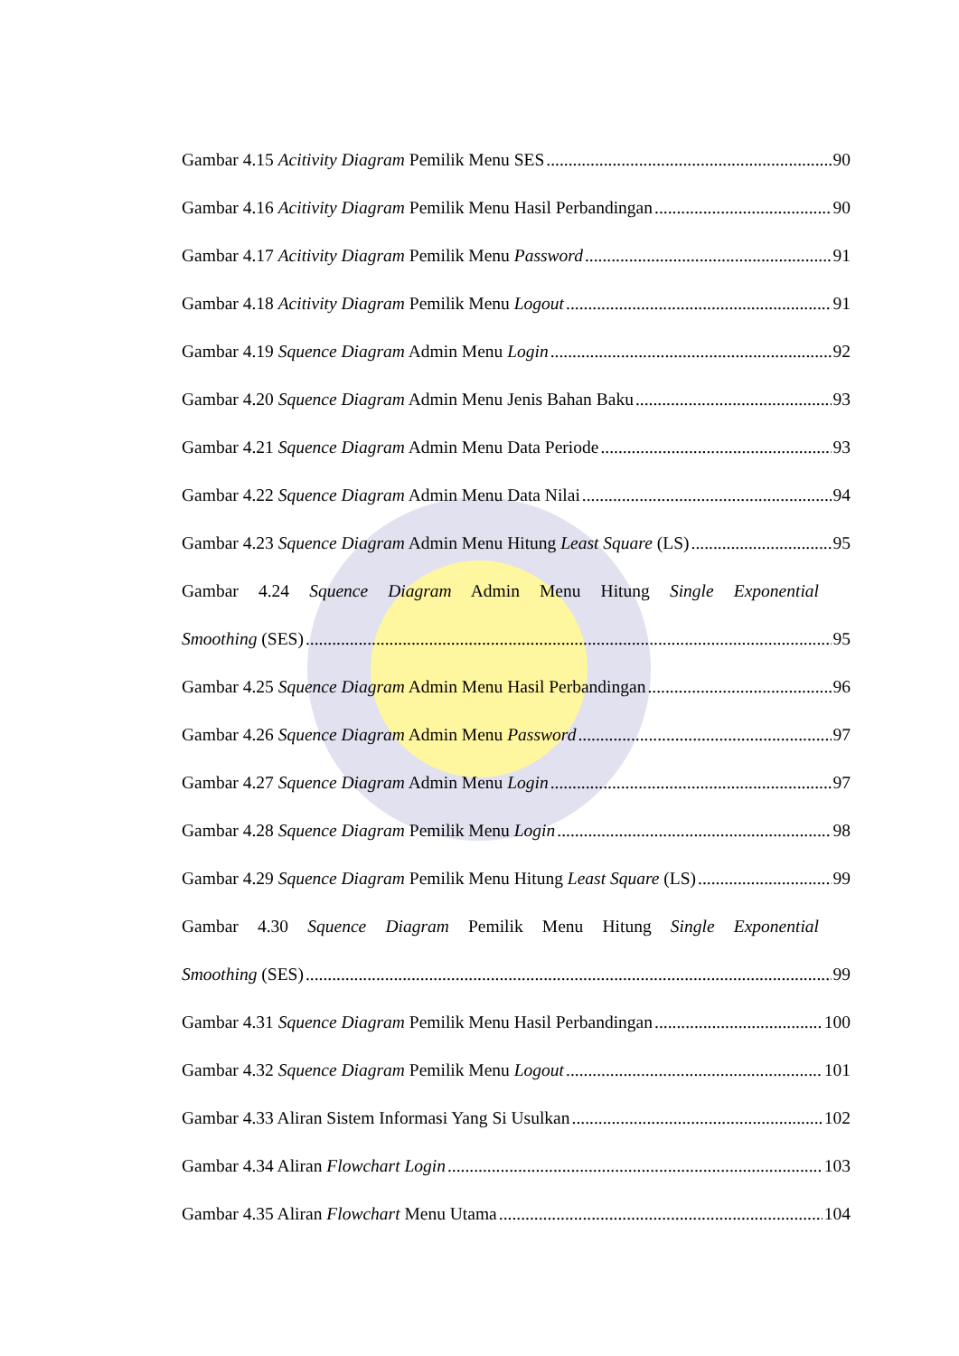Gambar 4.15 Acitivity Diagram Pemilik Menu SES 90
Gambar 4.16 Acitivity Diagram Pemilik Menu Hasil Perbandingan 90
Gambar 4.17 Acitivity Diagram Pemilik Menu Password 91
Gambar 4.18 Acitivity Diagram Pemilik Menu Logout 91
Gambar 4.19 Squence Diagram Admin Menu Login 92
Gambar 4.20 Squence Diagram Admin Menu Jenis Bahan Baku 93
Gambar 4.21 Squence Diagram Admin Menu Data Periode 93
Gambar 4.22 Squence Diagram Admin Menu Data Nilai 94
Gambar 4.23 Squence Diagram Admin Menu Hitung Least Square (LS) 95
Gambar 4.24 Squence Diagram Admin Menu Hitung Single Exponential
Smoothing (SES) 95
Gambar 4.25 Squence Diagram Admin Menu Hasil Perbandingan 96
Gambar 4.26 Squence Diagram Admin Menu Password 97
Gambar 4.27 Squence Diagram Admin Menu Login 97
Gambar 4.28 Squence Diagram Pemilik Menu Login 98
Gambar 4.29 Squence Diagram Pemilik Menu Hitung Least Square (LS) 99
Gambar 4.30 Squence Diagram Pemilik Menu Hitung Single Exponential
Smoothing (SES) 99
Gambar 4.31 Squence Diagram Pemilik Menu Hasil Perbandingan 100
Gambar 4.32 Squence Diagram Pemilik Menu Logout 101
Gambar 4.33 Aliran Sistem Informasi Yang Si Usulkan 102
Gambar 4.34 Aliran Flowchart Login 103
Gambar 4.35 Aliran Flowchart Menu Utama 104